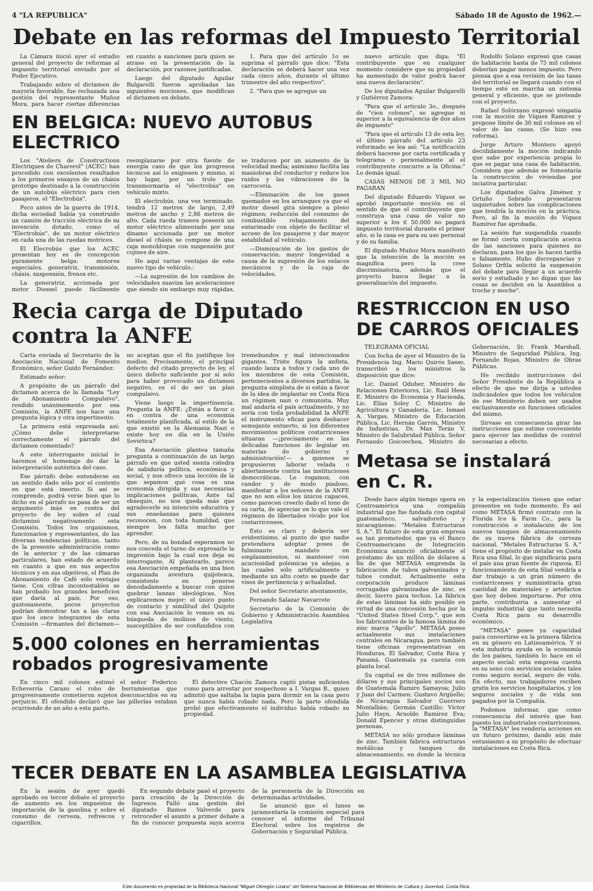4 "LA REPUBLICA" Sábado 18 de Agosto de 1962.—
Debate en las reformas del Impuesto Territorial
La Cámara inició ayer el estudio general del proyecto de reformas al impuesto territorial enviado por el Poder Ejecutivo.
Trabajando sobre el dictamen de mayoría favorable, fue rechazada una gestión del representante Muñoz Mora, para hacer ciertas diferencias en cuanto a sanciones para quien se atrase en la presentación de la declaración, por razones justificadas.
Luego del diputado Aguilar Bulgarelli fueron aprobadas las siguientes mociones, que modifican el dictamen en debate.
1. Para que del artículo 1o se suprima el párrafo que dice: "Esta declaración se deberá hacer una vez cada cinco años, durante el último trimestre del año respectivo".
2. "Para que se agregue un
EN BELGICA: NUEVO AUTOBUS ELECTRICO
Los "Ateliers de Constructions Electriques de Charerol" (ACEC) han procedido con excelentes resultados a los primeros ensayos de un chásis prototipo destinado a la construcción de un autobús eléctrico para cien pasajeros, el "Electrobús".
Poco antes de la guerra de 1914, dicha sociedad había ya construido un camión de tracción eléctrica de su invención dotado, como el "Electrobús", de un motor eléctrico en cada una de las ruedas motrices.
El Elecrobús que los ACEC presentan hoy es de concepción puramente belga: motores especiales, generatriz, transmisión, chásis, suspensión, frenos etc.
La generatriz, accionada por motor Diessel puede fácilmente reemplazarse por otra fuente de energía caso de que los progresos técnicos así lo exigiesen y mismo, si hay lugar, por un trole que transmormaría el "electrobús" en vehículo mixto.
El electrobús, una vez terminado, tendrá 12 metros de largo, 2,49 metros de ancho y 2,86 metros de alto. Cada rueda trasera poseerá un motor eléctrico alimentado por una dinamo accionada por un motor diesel el chásis se compone de una caja monobloque con suspensión por cojines de aire.
He aquí varias ventajas de este nuevo tipo de vehículo.:
—La supresión de los cambios de velocidades suaviza las aceleraciones que siendo sin embargo muy rápidas, se traducen por un aumento de la velocidad media; asimismo facilita las maniobras del conductor y reduce los ruidos y las vibraciones de la carrocería.
—Eliminación de los gases quemados en los arranques ya que el motor diesel gira siempre a pleno régimen; reducción del consumo de combustible rebajamiento del entarimado con objeto de facilitar el acceso de los pasajeros y dar mayor estabilidad al vehículo.
—Disminución de los gastos de conservación: mayor longevidad a causa de la supresión de los enlaces mecánicos y de la caja de velocidades.
nuevo artículo que diga: "El contribuyente que en cualquier momento considere que su propiedad ha aumentado de valor podrá hacer una nueva declaración".
De los diputados Aguilar Bulgarelli y Gutiérrez Zamora:
"Para que el artículo 3o., después de "cien colones", se agregue ni superior a la equivalencia de dos años de impuesto"
"Para que el artículo 13 de esta ley, el último párrafo del artículo 23 reformado se lea así: "La notificación deberá hacerse por carta certificada y telegrama o personalmente al el contribuyente concurre a la Oficina:" Lo demás igual.
CASAS MENOS DE 3 MIL NO PAGARAN
Del diputado Eduardo Víquez se aprobó importante moción en el sentido de que el contribuyente que construya una casa de valor no superior a los ₡ 50.000 no pagará impuesto territorial durante el primer año, si la casa es para su uso personal y de su familia.
El diputado Muñoz Mora manifestó que la intención de la moción es magnífica pero la cree discriminatoria, además que el proyecto busca llegar a la generalización del impuesto.
Rodolfo Solano expresó que casas de habitación hasta de 75 mil colones deberían pagar menos impuesto. Pero piensa que a esa revisión de las tasas del territorial se llegará cuando con el tiempo esté en marcha un sistema general y eficiente, que se pretende con el proyecto.
Rafael Solórzano expresó simpatía con la moción de Víquez Ramírez y propone límite de 30 mil colones en el valor de las casas. (Se hizo esa reforma).
Jorge Arturo Montero apoyó decididamente la moción indicando que sabe por experiencia propia lo que es pagar una casa de habitación. Considera que además se fomentaría la construcción de viviendas por inciativa particular.
Los diputados Galva Jiménez y Ortuño Sobrado presentaron inquietudes sobre las complicaciones que tendría la moción en la práctica. Pero, al fin la moción de Víquez Ramírez fue aprobada.
La sesión fue suspendida cuando se formó cierta complicación acerca de las sanciones para quienes no declaran, para los que lo hacen tardía o falsamente. Hubo discrepancias y Solano Orfila solicitó la suspensión del debate para llegar a un acuerdo serio y estudiado y no digan que las cosas se deciden en la Asamblea a troche y moche".
Recia carga de Diputado contra la ANFE
Carta enviada al Secretario de la Asociación Nacional de Fomento Económico, señor Guido Fernández:
Estimado señor:
A propósito de un párrafo del dictamen acerca de la llamada "Ley de Abonamiento Compulsivo", rendido unánimemente por esa Comisión, la ANFE nos hace una pregunta lógica y otra impertinente.
La primera está expresada así: ¿Cómo debe interpretarse correctamente el párrafo del dictamen comentado?
A este interrogante inicial le haremos el homenaje de dar la interpretación auténtica del caso.
Ese párrafo debe entenderse en un sentido dado sólo por el contexto en que está inserto. Si así se comprende, podrá verse bien que lo dicho en el párrafo no pasa de ser un argumento más en contra del proyecto de ley sobre el cual dictaminó negativamente esta Comisión. Todos los organismos, funcionarios y representantes, de las diversas tendencias políticas, tanto de la presente administración como de la anterior y de las cámaras particulares, han estado de acuerdo en cuanto a que en sus aspectos técnicos y en sus objetivos, el Plan de Abonamiento de Café sólo ventajas tiene. Con cifras incontestables se han probado los grandes beneficios que daría al país. Por eso, gustosamente, pocos proyectos podrían demostrar tan a las claras que los once integrantes de esta Comisión —firmantes del dictamen— no aceptan que el fin justifique los medios. Precisamente, el principal defecto del citado proyecto de ley, el único defecto suficiente por sí solo para haber provocado un dictamen negativo, es el de ser un plan compulsivo.
Viene luego la impertinencia. Pregunta la ANFE: ¿Están a favor o en contra de una economía totalmente planificada, al estilo de la que existió en la Alemania Nazi o existe hoy en día en la Unión Soviética?
Esa Asociación plantea tamaña pregunta a continuación de un largo párrafo en que usted sienta cátedra de sabiduría política, económica y social, y nos ofrece una lección de la que sepamos qué cosa es una economía dirigida y sus necesarias implicaciones políticas. Ante tal obsequio, no nos queda más que agradecerle su intención educativa y sus enseñanzas para quienes reconocen, con toda humildad, que siempre les falta mucho por aprender.
Pero, de su bondad esperamos no nos conceda el turno de expresarle la impresión bajo la cual nos deja su interrogante. Al plantearlo, parece esa Asociación empeñada en una bien organizada aventura quijotesca, consistente en ponerse denodadamente a buscar con quien quebrar lanzas ideológicas. Nos explicaremos mejor: el único punto de contacto y similitud del Quijote con esa Asociación lo vemos en su búsqueda de molinos de viento, susceptibles de ser confundidos con tremebundos y mal intencionados gigantes. Triste figura la anfista, cuando lanza a todos y cada uno de los miembros de esta Comisión, pertenecientes a diversos partidos, la pregunta simplista de si están a favor de la idea de implantar en Costa Rica un régimen nazi o comunista. Muy mal andaría el país actualmente, y no sería con toda probabilidad la ANFE el instrumento eficaz para deshacer semejante entuerto, si los diferentes movimientos políticos costarricenses situaran —¡precisamente en las delicadas funciones de legislar en materias de gobierno y administración!— a quienes se propusieron laborar velada o abiertamente contra las instituciones democráticas. Le rogamos, con candor y de modo piadoso, manifestar a los señores de la ANFE que no son ellos los únicos capaces, como parecen creerlo dado el tono de su carta, de apreciar en lo que vale el régimen de libertades vivido por los costarricenses.
Esto es claro y debería ser evidentísimo, al punto de que nadie pretendiera adoptar poses de fulminante mandato en emplazamientos, ni mantener con acuciosidad polémicas ya añejas, a las cuales sólo artificialmente y mediante un alto costo se puede dar visos de pertinencia y actualidad.
Del señor Secretario atentamente,
Fernando Salazar Navarrete
Secretario de la Comisión de Gobierno y Administración Asamblea Legislativa
5.000 colones en herramientas robados progresivamente
En cinco mil colones estimó el señor Federico Echeverría Carazo el robo de herramientas que progresivamente cometieron sujetos desconocidos en su perjuicio. El ofendido declaró que las pillerías estaban ocurriendo de un año a esta parte.
El detective Chacón Zamora captó pistas suficientes como para arrestar por sospechoso a I. Vargas B., quien admitió que saltaba la tapia para dormir en la casa pero que nunca había robado nada. Pero la parte ofendida probó que efectivamente el individuo había robado su propiedad.
RESTRICCION EN USO DE CARROS OFICIALES
TELEGRAMA OFICIAL
Con fecha de ayer el Ministro de la Presidencia Ing. Mario Quirós Sasso, transcribió a los ministros la disposición que dice:
Lic. Daniel Oduber, Ministro de Relaciones Exteriores, Lic. Raúl Hess E. Ministro de Economía y Hacienda, Lic. Elías Soley C. Ministro de Agricultura y Ganadería, Lic. Ismael A. Vargas, Ministro de Educación Pública, Lic. Hernán Garrón, Ministro de Industrias, Dr. Max Terán V. Ministro de Salubridad Pública, Señor Fernando Goicoechea, Ministro de Gobernación, Sr. Frank Marshall, Ministro de Seguridad Pública, Ing. Fernando Rojas, Ministro de Obras Públicas.
He recibido instrucciones del Señor Presidente de la República a efecto de que me dirija a ustedes indicándoles que todos los vehículos de ese Ministerio deben ser usados exclusivamente en funciones oficiales del mismo.
Sírvase en consecuencia girar las instrucciones que estime conveniente para ejercer las medidas de control necesarias a efecto.
Metasa se instalará en C. R.
Desde hace algún tiempo opera en Centroamérica una compañía industrial que fue fundada con capital guatemalteco, salvadoreño y nicaragüense: "Metales Estructuras S. A.". El futuro de esta gran empresa es tan prometedor, que ya el Banco Centroamericano de Integración Económica anunció oficialmente el préstamo de un millón de dólares a fin de que METASA emprenda la fabricación de tubos galvanizados y tubos conduit. Actualmente esta corporación produce láminas corrugadas galvanizadas de zinc, es decir, hierro para techos. La fábrica de estas láminas ha sido posible en virtud de una concesión hecha por la "United States Steel Corp.", que son los fabricantes de la famosa lámina de zinc marca "Apollo". METASA posee actualmente sus instalaciones centrales en Nicaragua, pero también tiene oficinas representativas en Honduras, El Salvador, Costa Rica y Panamá. Guatemala ya cuenta con planta local.
Su capital es de tres millones de dólares y sus principales socios son de Guatemala Ramiro Samayoa; Julio y Juan del Carmen; Gustavo Argüello; de Nicaragua Salvador Guerrero Montalbán; Germán Castillo; Víctor Julio Hayn, Arnoldo Ramírez Eva; Donald Epencer y otras distinguidas personas.
METASA no sólo produce láminas de zinc. También fabrica estructuras metálicas y tanques de almacenamiento, en donde la técnica y la especialización tienen que estar presentes en todo momento. Es así como METASA firmó contrato con la Florida Ice & Farm Co., para la construcción e instalación de los nuevos tanques de almacenamiento de su nueva fábrica de cerveza nacional. "Metales Estructuras S. A." tiene el propósito de instalar en Costa Rica una filial, lo que significaría para el país una gran fuente de riqueza. El funcionamiento de esta filial vendría a dar trabajo a un gran número de costarricenses y suministraría gran cantidad de materiales y artefactos que hoy deben importarse. Por otra parte, contribuiría a aumentar el impulso industrial que tanto necesita Costa Rica para su desarrollo económico.
"METASA" posee ya capacidad para convertirse en la primera fábrica en su género en Latinoamérica. Y si esta industria ayuda en la economía de los países, también lo hace en el aspecto social: esta empresa cuenta en su seno con servicios sociales tales como seguro social, seguro de vida. En efecto, sus trabajadores reciben gratis los servicios hospitalarios, y los seguros sociales y de vida son pagados por la Compañía.
Podemos informar, que como consecuencia del interés que han puesto los industriales costarricenses, la "METASA" les vendería acciones en un futuro próximo, dando aún más entusiasmo a su propósito de efectuar instalaciones en Costa Rica.
TECER DEBATE EN LA ASAMBLEA LEGISLATIVA
En la sesión de ayer quedó aprobado en tercer debate el proyecto de aumento en los impuestos de importación de la gasolina y sobre el consumo de cerveza, refrescos y cigarrillos.
En segundo debate pasó el proyecto para creación de la Dirección de Ingresos. Falló una gestión del diputado Ramos Valverde para retroceder el asunto a primer debate a fin de conocer propuesta suya acerca de la personería de la Dirección en determinadas actividades.
Se anunció que el lunes se juramentaría la comisión especial para conocer el informe del Tribunal Electoral sobre los registros de Gobernación y Seguridad Pública.
Este documento es propiedad de la Biblioteca Nacional "Miguel Obregón Lizano" del Sistema Nacional de Bibliotecas del Ministerio de Cultura y Juventud, Costa Rica.